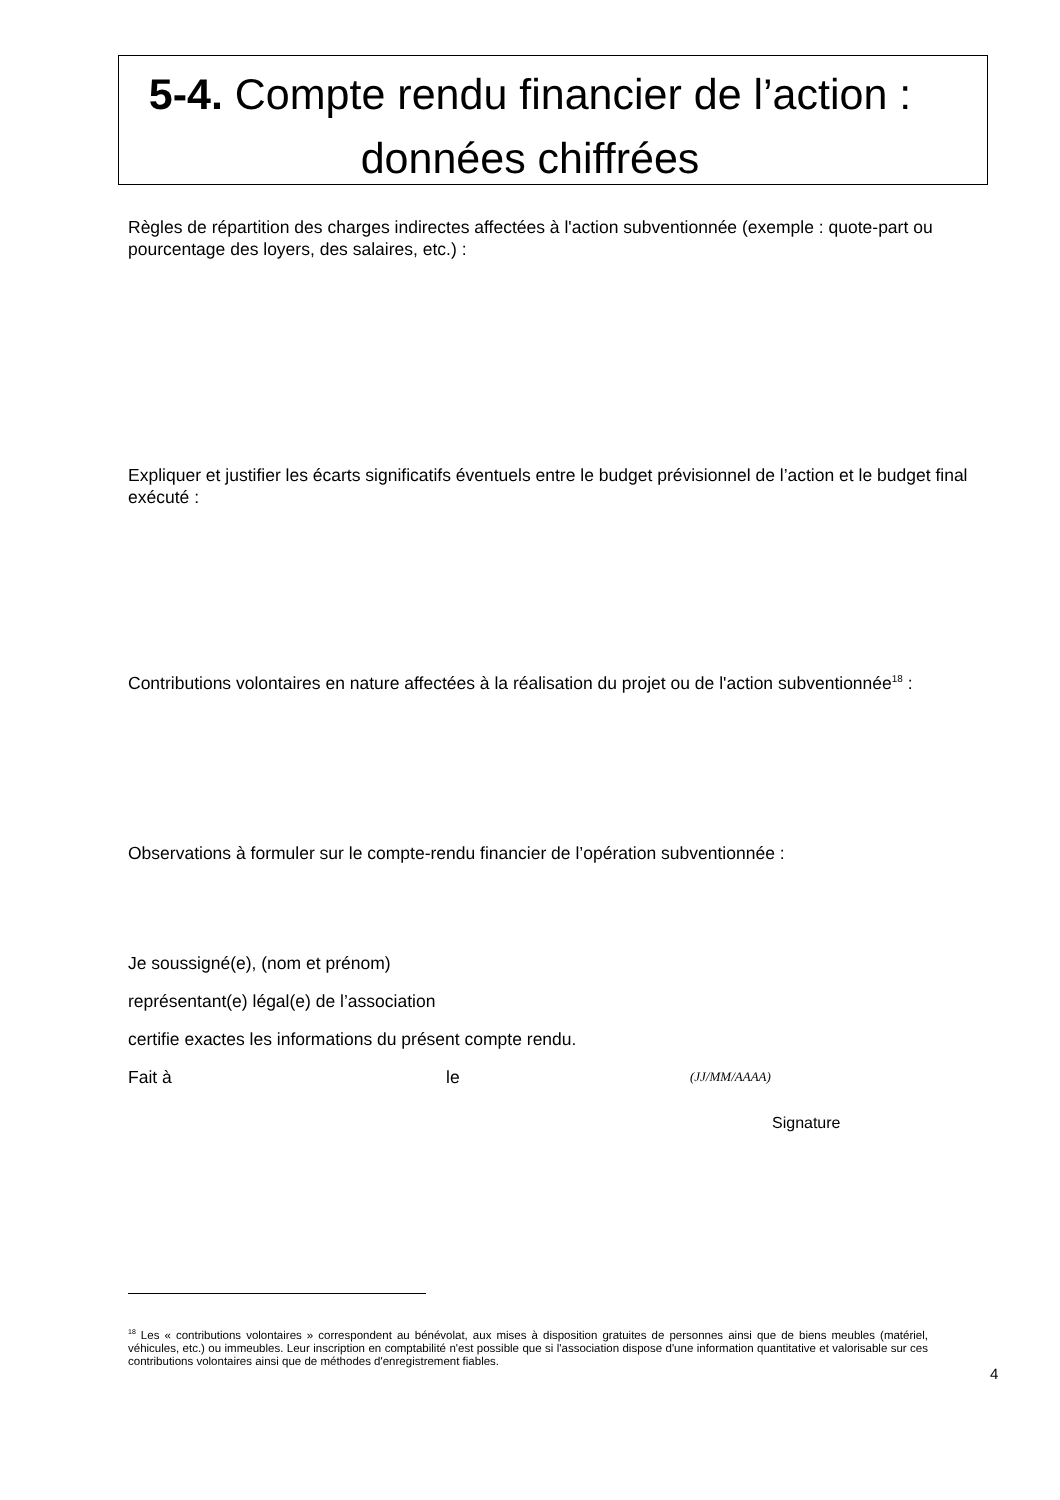5-4. Compte rendu financier de l’action :
données chiffrées
Règles de répartition des charges indirectes affectées à l'action subventionnée (exemple : quote-part ou pourcentage des loyers, des salaires, etc.) :
Expliquer et justifier les écarts significatifs éventuels entre le budget prévisionnel de l’action et le budget final exécuté :
Contributions volontaires en nature affectées à la réalisation du projet ou de l'action subventionnée<sup>18</sup> :
Observations à formuler sur le compte-rendu financier de l’opération subventionnée :
Je soussigné(e), (nom et prénom)
représentant(e) légal(e) de l’association
certifie exactes les informations du présent compte rendu.
Fait à le (JJ/MM/AAAA)
Signature
<sup>18</sup> Les « contributions volontaires » correspondent au bénévolat, aux mises à disposition gratuites de personnes ainsi que de biens meubles (matériel, véhicules, etc.) ou immeubles. Leur inscription en comptabilité n'est possible que si l'association dispose d'une information quantitative et valorisable sur ces contributions volontaires ainsi que de méthodes d'enregistrement fiables.
4